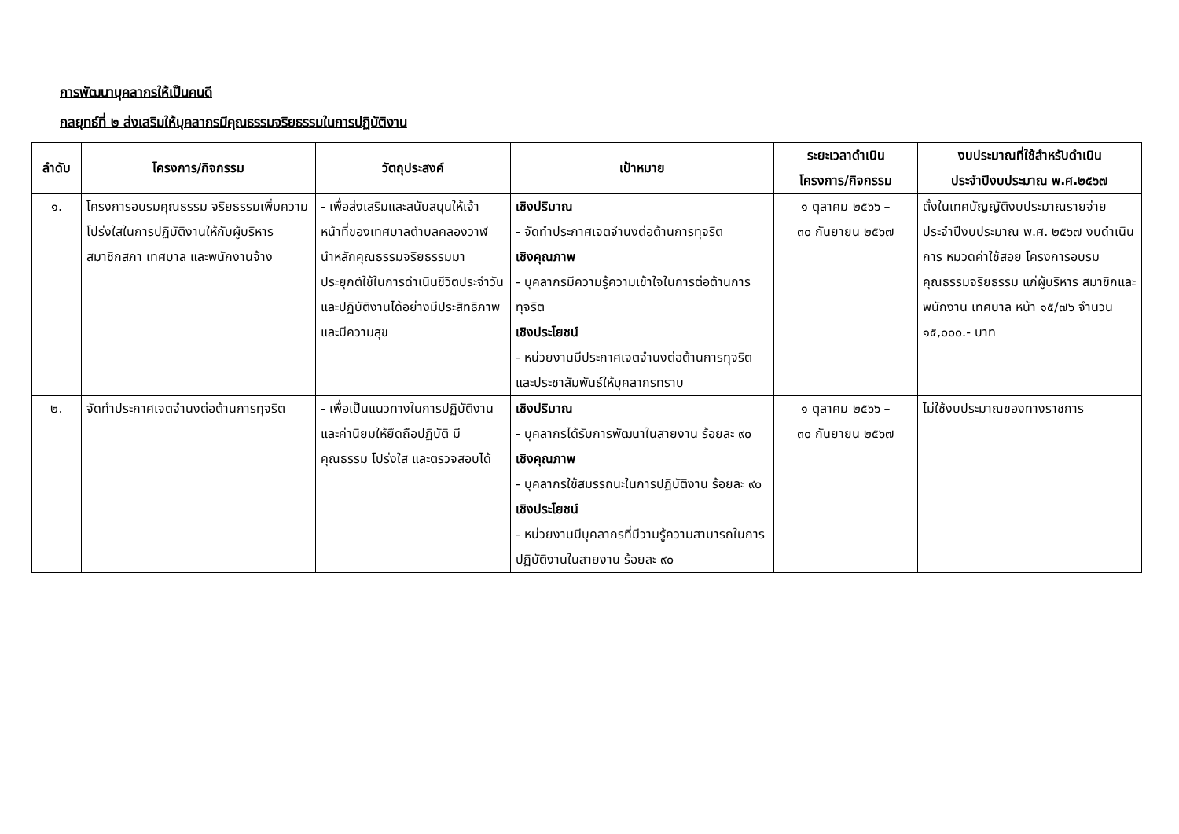การพัฒนาบุคลากรให้เป็นคนดี
กลยุทธ์ที่ ๒ ส่งเสริมให้บุคลากรมีคุณธรรมจริยธรรมในการปฏิบัติงาน
| ลำดับ | โครงการ/กิจกรรม | วัตถุประสงค์ | เป้าหมาย | ระยะเวลาดำเนิน โครงการ/กิจกรรม | งบประมาณที่ใช้สำหรับดำเนิน ประจำปีงบประมาณ พ.ศ.๒๕๖๗ |
| --- | --- | --- | --- | --- | --- |
| ๑. | โครงการอบรมคุณธรรม จริยธรรมเพิ่มความโปร่งใสในการปฏิบัติงานให้กับผู้บริหาร สมาชิกสภา เทศบาล และพนักงานจ้าง | - เพื่อส่งเสริมและสนับสนุนให้เจ้าหน้าที่ของเทศบาลตำบลคลองวาฬ นำหลักคุณธรรมจริยธรรมมาประยุกต์ใช้ในการดำเนินชีวิตประจำวัน และปฏิบัติงานได้อย่างมีประสิทธิภาพ และมีความสุข | เชิงปริมาณ - จัดทำประกาศเจตจำนงต่อต้านการทุจริต เชิงคุณภาพ - บุคลากรมีความรู้ความเข้าใจในการต่อต้านการทุจริต เชิงประโยชน์ - หน่วยงานมีประกาศเจตจำนงต่อต้านการทุจริตและประชาสัมพันธ์ให้บุคลากรทราบ | ๑ ตุลาคม ๒๕๖๖ – ๓๐ กันยายน ๒๕๖๗ | ตั้งในเทศบัญญัติงบประมาณรายจ่ายประจำปีงบประมาณ พ.ศ. ๒๕๖๗ งบดำเนินการ หมวดค่าใช้สอย โครงการอบรมคุณธรรมจริยธรรม แก่ผู้บริหาร สมาชิกและพนักงาน เทศบาล หน้า ๑๕/๗๖ จำนวน ๑๕,๐๐๐.- บาท |
| ๒. | จัดทำประกาศเจตจำนงต่อต้านการทุจริต | - เพื่อเป็นแนวทางในการปฏิบัติงาน และค่านิยมให้ยึดถือปฏิบัติ มีคุณธรรม โปร่งใส และตรวจสอบได้ | เชิงปริมาณ - บุคลากรได้รับการพัฒนาในสายงาน ร้อยละ ๙๐ เชิงคุณภาพ - บุคลากรใช้สมรรถนะในการปฏิบัติงาน ร้อยละ ๙๐ เชิงประโยชน์ - หน่วยงานมีบุคลากรที่มีวามรู้ความสามารถในการปฏิบัติงานในสายงาน ร้อยละ ๙๐ | ๑ ตุลาคม ๒๕๖๖ – ๓๐ กันยายน ๒๕๖๗ | ไม่ใช้งบประมาณของทางราชการ |